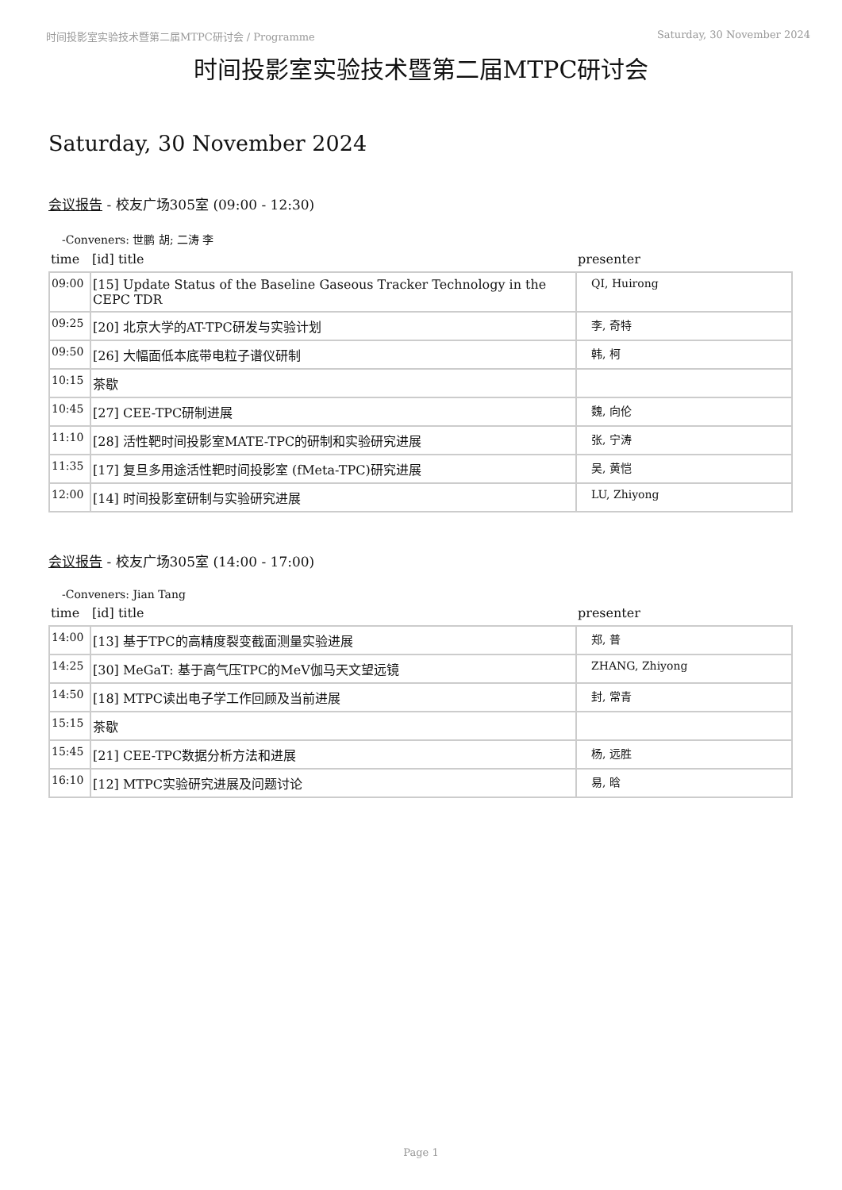时间投影室实验技术暨第二届MTPC研讨会 / Programme Saturday, 30 November 2024
时间投影室实验技术暨第二届MTPC研讨会
Saturday, 30 November 2024
会议报告 - 校友广场305室 (09:00 - 12:30)
-Conveners: 世鹏 胡; 二涛 李
| time | [id] title | presenter |
| --- | --- | --- |
| 09:00 | [15] Update Status of the Baseline Gaseous Tracker Technology in the CEPC TDR | QI, Huirong |
| 09:25 | [20] 北京大学的AT-TPC研发与实验计划 | 李, 奇特 |
| 09:50 | [26] 大幅面低本底带电粒子谱仪研制 | 韩, 柯 |
| 10:15 | 茶歇 | |
| 10:45 | [27] CEE-TPC研制进展 | 魏, 向伦 |
| 11:10 | [28] 活性靶时间投影室MATE-TPC的研制和实验研究进展 | 张, 宁涛 |
| 11:35 | [17] 复旦多用途活性靶时间投影室 (fMeta-TPC)研究进展 | 吴, 黄恺 |
| 12:00 | [14] 时间投影室研制与实验研究进展 | LU, Zhiyong |
会议报告 - 校友广场305室 (14:00 - 17:00)
-Conveners: Jian Tang
| time | [id] title | presenter |
| --- | --- | --- |
| 14:00 | [13] 基于TPC的高精度裂变截面测量实验进展 | 郑, 普 |
| 14:25 | [30] MeGaT: 基于高气压TPC的MeV伽马天文望远镜 | ZHANG, Zhiyong |
| 14:50 | [18] MTPC读出电子学工作回顾及当前进展 | 封, 常青 |
| 15:15 | 茶歇 | |
| 15:45 | [21] CEE-TPC数据分析方法和进展 | 杨, 远胜 |
| 16:10 | [12] MTPC实验研究进展及问题讨论 | 易, 晗 |
Page 1